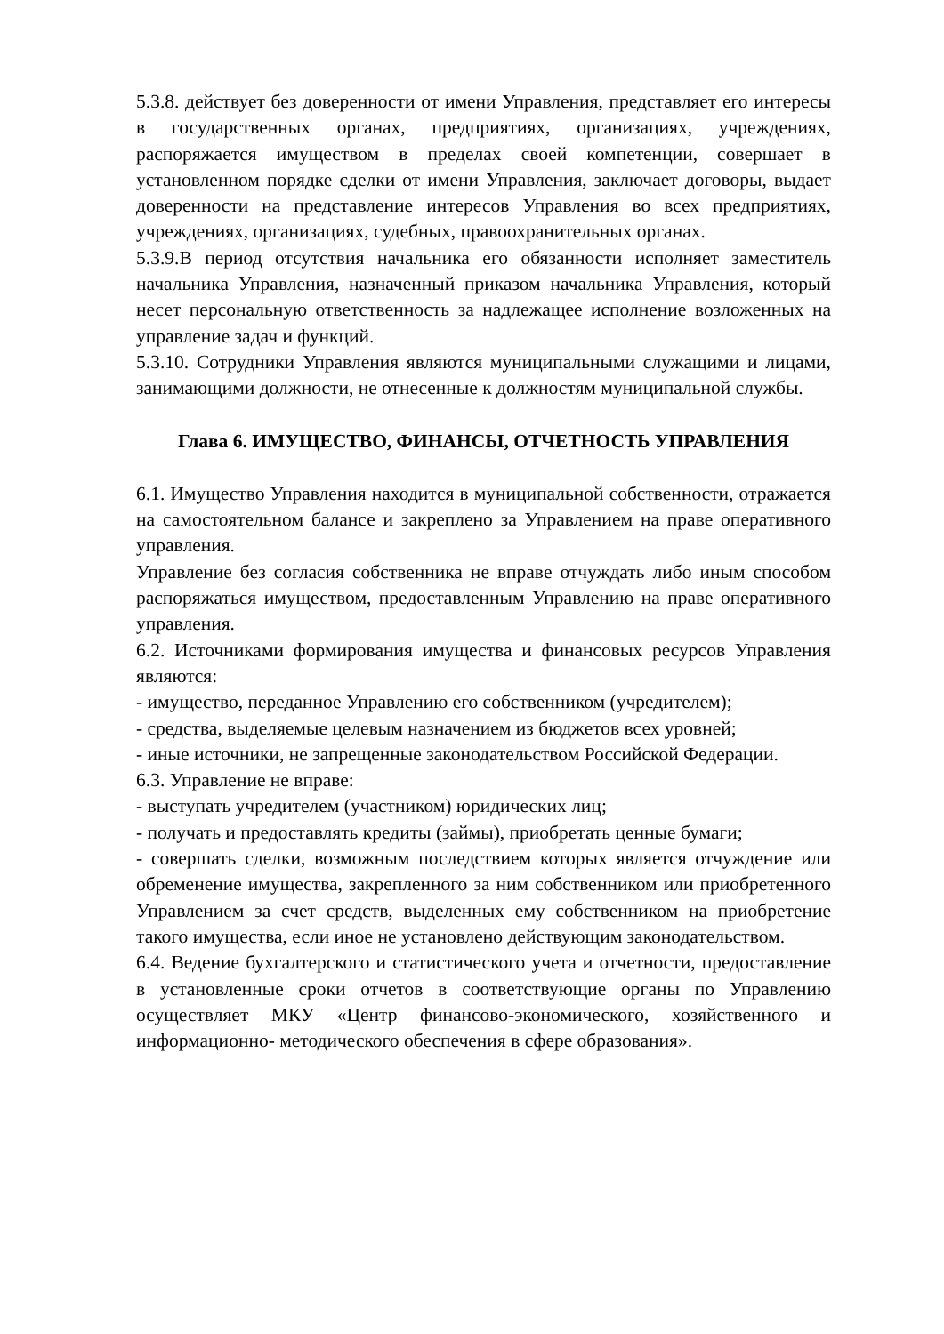5.3.8. действует без доверенности от имени Управления, представляет его интересы в государственных органах, предприятиях, организациях, учреждениях, распоряжается имуществом в пределах своей компетенции, совершает в установленном порядке сделки от имени Управления, заключает договоры, выдает доверенности на представление интересов Управления во всех предприятиях, учреждениях, организациях, судебных, правоохранительных органах.
5.3.9.В период отсутствия начальника его обязанности исполняет заместитель начальника Управления, назначенный приказом начальника Управления, который несет персональную ответственность за надлежащее исполнение возложенных на управление задач и функций.
5.3.10. Сотрудники Управления являются муниципальными служащими и лицами, занимающими должности, не отнесенные к должностям муниципальной службы.
Глава 6. ИМУЩЕСТВО, ФИНАНСЫ, ОТЧЕТНОСТЬ УПРАВЛЕНИЯ
6.1. Имущество Управления находится в муниципальной собственности, отражается на самостоятельном балансе и закреплено за Управлением на праве оперативного управления.
Управление без согласия собственника не вправе отчуждать либо иным способом распоряжаться имуществом, предоставленным Управлению на праве оперативного управления.
6.2. Источниками формирования имущества и финансовых ресурсов Управления являются:
- имущество, переданное Управлению его собственником (учредителем);
- средства, выделяемые целевым назначением из бюджетов всех уровней;
- иные источники, не запрещенные законодательством Российской Федерации.
6.3. Управление не вправе:
- выступать учредителем (участником) юридических лиц;
- получать и предоставлять кредиты (займы), приобретать ценные бумаги;
- совершать сделки, возможным последствием которых является отчуждение или обременение имущества, закрепленного за ним собственником или приобретенного Управлением за счет средств, выделенных ему собственником на приобретение такого имущества, если иное не установлено действующим законодательством.
6.4. Ведение бухгалтерского и статистического учета и отчетности, предоставление в установленные сроки отчетов в соответствующие органы по Управлению осуществляет МКУ «Центр финансово-экономического, хозяйственного и информационно- методического обеспечения в сфере образования».